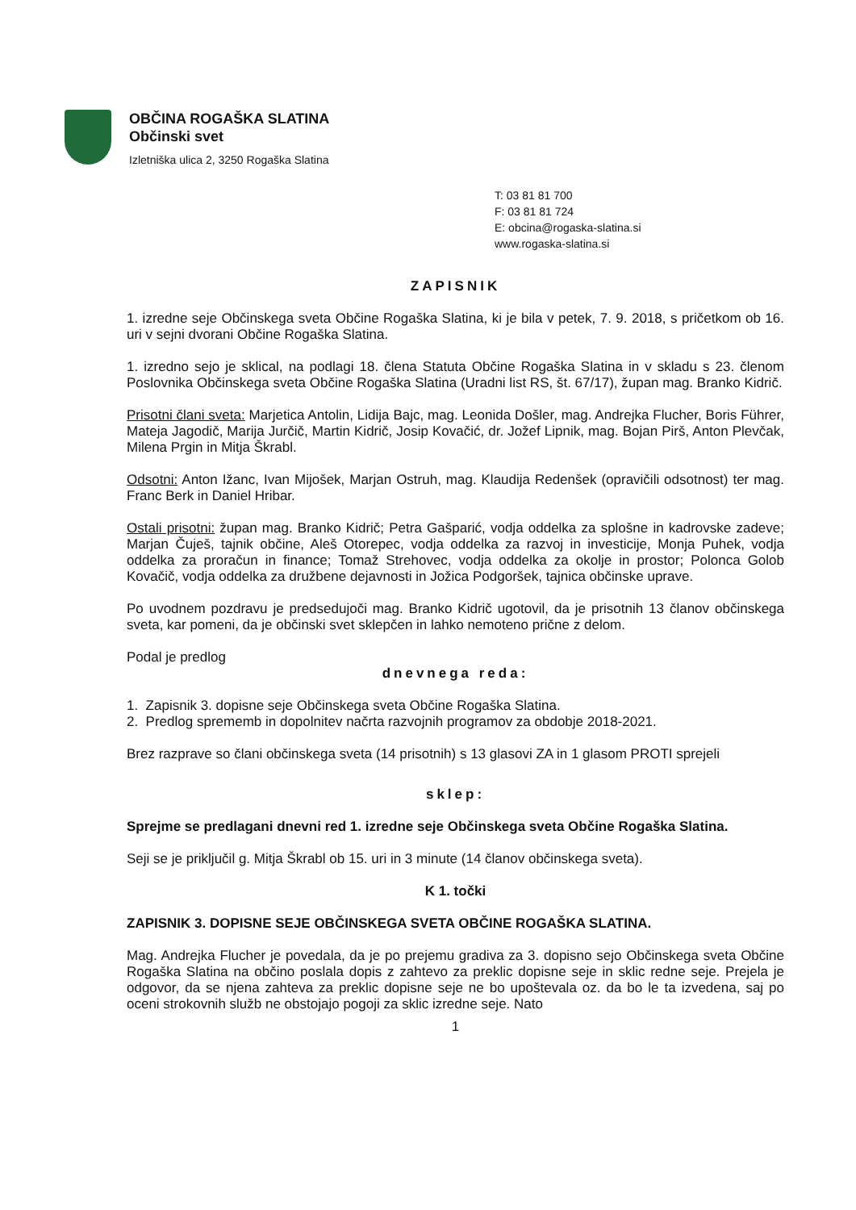OBČINA ROGAŠKA SLATINA
Občinski svet
Izletniška ulica 2, 3250 Rogaška Slatina
T: 03 81 81 700
F: 03 81 81 724
E: obcina@rogaska-slatina.si
www.rogaska-slatina.si
ZAPISNIK
1. izredne seje Občinskega sveta Občine Rogaška Slatina, ki je bila v petek, 7. 9. 2018, s pričetkom ob 16. uri v sejni dvorani Občine Rogaška Slatina.
1. izredno sejo je sklical, na podlagi 18. člena Statuta Občine Rogaška Slatina in v skladu s 23. členom Poslovnika Občinskega sveta Občine Rogaška Slatina (Uradni list RS, št. 67/17), župan mag. Branko Kidrič.
Prisotni člani sveta: Marjetica Antolin, Lidija Bajc, mag. Leonida Došler, mag. Andrejka Flucher, Boris Führer, Mateja Jagodič, Marija Jurčič, Martin Kidrič, Josip Kovačić, dr. Jožef Lipnik, mag. Bojan Pirš, Anton Plevčak, Milena Prgin in Mitja Škrabl.
Odsotni: Anton Ižanc, Ivan Mijošek, Marjan Ostruh, mag. Klaudija Redenšek (opravičili odsotnost) ter mag. Franc Berk in Daniel Hribar.
Ostali prisotni: župan mag. Branko Kidrič; Petra Gašparić, vodja oddelka za splošne in kadrovske zadeve; Marjan Čuješ, tajnik občine, Aleš Otorepec, vodja oddelka za razvoj in investicije, Monja Puhek, vodja oddelka za proračun in finance; Tomaž Strehovec, vodja oddelka za okolje in prostor; Polonca Golob Kovačič, vodja oddelka za družbene dejavnosti in Jožica Podgoršek, tajnica občinske uprave.
Po uvodnem pozdravu je predsedujoči mag. Branko Kidrič ugotovil, da je prisotnih 13 članov občinskega sveta, kar pomeni, da je občinski svet sklepčen in lahko nemoteno prične z delom.
Podal je predlog
dnevnega reda:
1. Zapisnik 3. dopisne seje Občinskega sveta Občine Rogaška Slatina.
2. Predlog sprememb in dopolnitev načrta razvojnih programov za obdobje 2018-2021.
Brez razprave so člani občinskega sveta (14 prisotnih) s 13 glasovi ZA in 1 glasom PROTI sprejeli
sklep:
Sprejme se predlagani dnevni red 1. izredne seje Občinskega sveta Občine Rogaška Slatina.
Seji se je priključil g. Mitja Škrabl ob 15. uri in 3 minute (14 članov občinskega sveta).
K 1. točki
ZAPISNIK 3. DOPISNE SEJE OBČINSKEGA SVETA OBČINE ROGAŠKA SLATINA.
Mag. Andrejka Flucher je povedala, da je po prejemu gradiva za 3. dopisno sejo Občinskega sveta Občine Rogaška Slatina na občino poslala dopis z zahtevo za preklic dopisne seje in sklic redne seje. Prejela je odgovor, da se njena zahteva za preklic dopisne seje ne bo upoštevala oz. da bo le ta izvedena, saj po oceni strokovnih služb ne obstojajo pogoji za sklic izredne seje. Nato
1